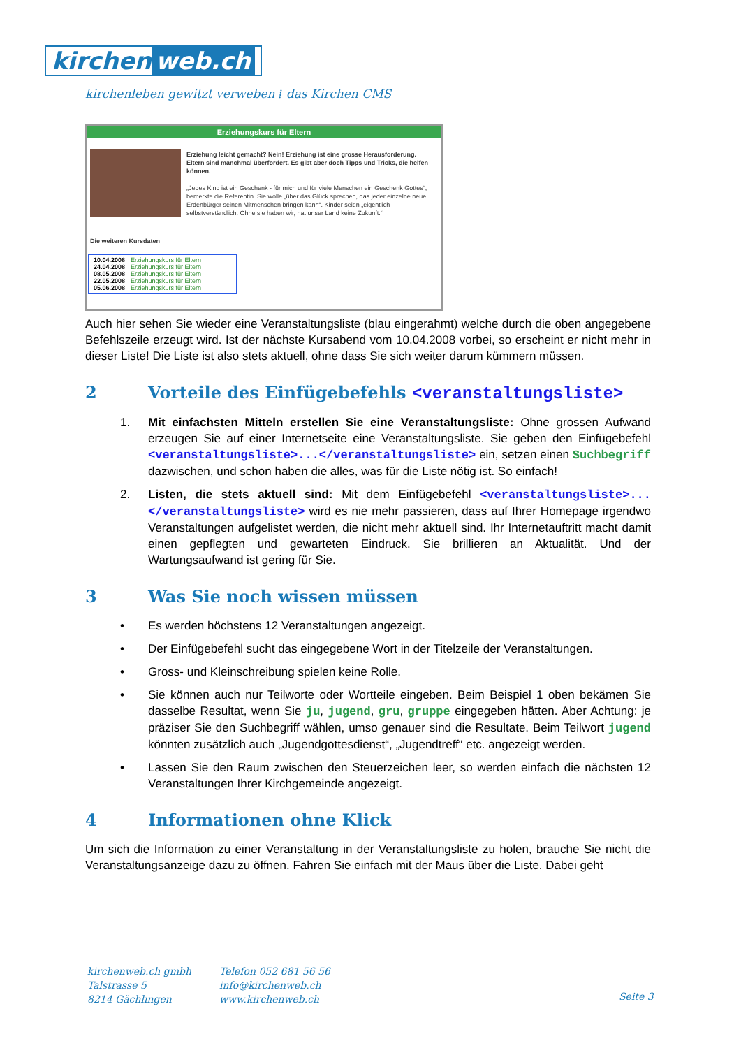kirchen web.ch
kirchenleben gewitzt verweben ⁞ das Kirchen CMS
Erziehungskurs für Eltern
Erziehung leicht gemacht? Nein! Erziehung ist eine grosse Herausforderung. Eltern sind manchmal überfordert. Es gibt aber doch Tipps und Tricks, die helfen können.
„Jedes Kind ist ein Geschenk - für mich und für viele Menschen ein Geschenk Gottes“, bemerkte die Referentin. Sie wolle „über das Glück sprechen, das jeder einzelne neue Erdenbürger seinen Mitmenschen bringen kann“. Kinder seien „eigentlich selbstverständlich. Ohne sie haben wir, hat unser Land keine Zukunft.“
Die weiteren Kursdaten
| 10.04.2008 | Erziehungskurs für Eltern |
| 24.04.2008 | Erziehungskurs für Eltern |
| 08.05.2008 | Erziehungskurs für Eltern |
| 22.05.2008 | Erziehungskurs für Eltern |
| 05.06.2008 | Erziehungskurs für Eltern |
Auch hier sehen Sie wieder eine Veranstaltungsliste (blau eingerahmt) welche durch die oben angegebene Befehlszeile erzeugt wird. Ist der nächste Kursabend vom 10.04.2008 vorbei, so erscheint er nicht mehr in dieser Liste! Die Liste ist also stets aktuell, ohne dass Sie sich weiter darum kümmern müssen.
2 Vorteile des Einfügebefehls <veranstaltungsliste>
1. Mit einfachsten Mitteln erstellen Sie eine Veranstaltungsliste: Ohne grossen Aufwand erzeugen Sie auf einer Internetseite eine Veranstaltungsliste. Sie geben den Einfügebefehl <veranstaltungsliste>...</veranstaltungsliste> ein, setzen einen Suchbegriff dazwischen, und schon haben die alles, was für die Liste nötig ist. So einfach!
2. Listen, die stets aktuell sind: Mit dem Einfügebefehl <veranstaltungsliste>...</veranstaltungsliste> wird es nie mehr passieren, dass auf Ihrer Homepage irgendwo Veranstaltungen aufgelistet werden, die nicht mehr aktuell sind. Ihr Internetauftritt macht damit einen gepflegten und gewarteten Eindruck. Sie brillieren an Aktualität. Und der Wartungsaufwand ist gering für Sie.
3 Was Sie noch wissen müssen
• Es werden höchstens 12 Veranstaltungen angezeigt.
• Der Einfügebefehl sucht das eingegebene Wort in der Titelzeile der Veranstaltungen.
• Gross- und Kleinschreibung spielen keine Rolle.
• Sie können auch nur Teilworte oder Wortteile eingeben. Beim Beispiel 1 oben bekämen Sie dasselbe Resultat, wenn Sie ju, jugend, gru, gruppe eingegeben hätten. Aber Achtung: je präziser Sie den Suchbegriff wählen, umso genauer sind die Resultate. Beim Teilwort jugend könnten zusätzlich auch „Jugendgottesdienst“, „Jugendtreff“ etc. angezeigt werden.
• Lassen Sie den Raum zwischen den Steuerzeichen leer, so werden einfach die nächsten 12 Veranstaltungen Ihrer Kirchgemeinde angezeigt.
4 Informationen ohne Klick
Um sich die Information zu einer Veranstaltung in der Veranstaltungsliste zu holen, brauche Sie nicht die Veranstaltungsanzeige dazu zu öffnen. Fahren Sie einfach mit der Maus über die Liste. Dabei geht
kirchenweb.ch gmbh
Talstrasse 5
8214 Gächlingen
Telefon 052 681 56 56
info@kirchenweb.ch
www.kirchenweb.ch
Seite 3